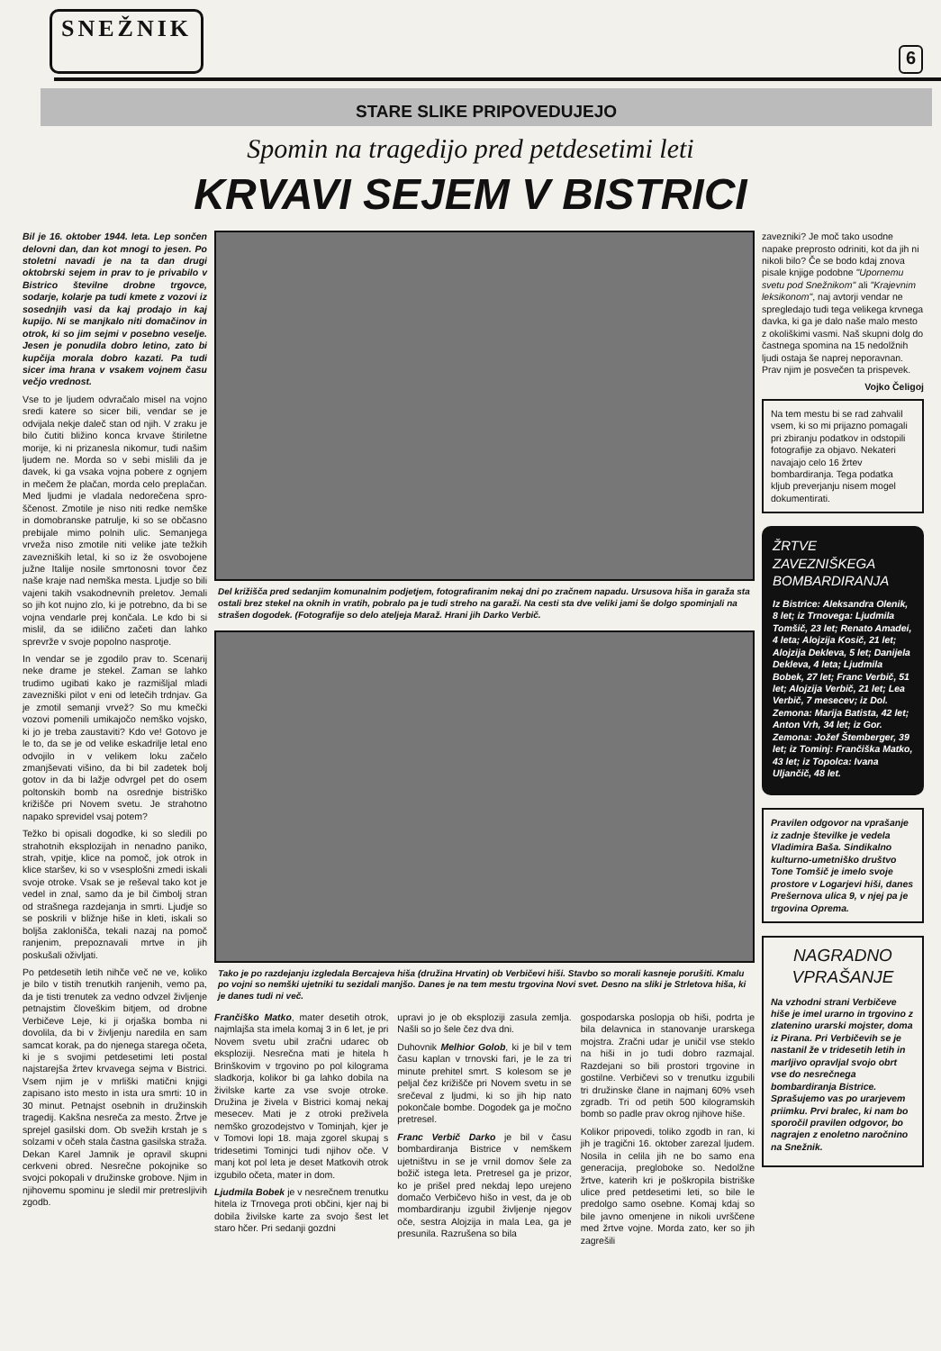SNEŽNIK
6
STARE SLIKE PRIPOVEDUJEJO
Spomin na tragedijo pred petdesetimi leti
KRVAVI SEJEM V BISTRICI
Bil je 16. oktober 1944. leta. Lep sončen delovni dan, dan kot mnogi to jesen. Po stoletni navadi je na ta dan drugi oktobrski sejem in prav to je privabilo v Bistrico številne drobne trgovce, sodarje, kolarje pa tudi kmete z vozovi iz sosednjih vasi da kaj prodajo in kaj kupijo. Ni se manjkalo niti domačinov in otrok, ki so jim sejmi v posebno veselje. Jesen je ponudila dobro letino, zato bi kupčija morala dobro kazati. Pa tudi sicer ima hrana v vsakem vojnem času večjo vrednost.
Vse to je ljudem odvračalo misel na vojno sredi katere so sicer bili, vendar se je odvijala nekje daleč stan od njih. V zraku je bilo čutiti bližino konca krvave štiriletne morije, ki ni prizanesla nikomur, tudi našim ljudem ne. Morda so v sebi mislili da je davek, ki ga vsaka vojna pobere z ognjem in mečem že plačan, morda celo preplačan. Med ljudmi je vladala nedorečena spro-ščenost. Zmotile je niso niti redke nemške in domobranske patrulje, ki so se občasno prebijale mimo polnih ulic. Semanjega vrveža niso zmotile niti velike jate težkih zavezniških letal, ki so iz že osvobojene južne Italije nosile smrtonosni tovor čez naše kraje nad nemška mesta. Ljudje so bili vajeni takih vsakodnevnih preletov. Jemali so jih kot nujno zlo, ki je potrebno, da bi se vojna vendarle prej končala. Le kdo bi si mislil, da se idilično začeti dan lahko sprevrže v svoje popolno nasprotje.
In vendar se je zgodilo prav to. Scenarij neke drame je stekel. Zaman se lahko trudimo ugibati kako je razmišljal mladi zavezniški pilot v eni od letečih trdnjav. Ga je zmotil semanji vrvež? So mu kmečki vozovi pomenili umikajočo nemško vojsko, ki jo je treba zaustaviti? Kdo ve! Gotovo je le to, da se je od velike eskadrilje letal eno odvojilo in v velikem loku začelo zmanjševati višino, da bi bil zadetek bolj gotov in da bi lažje odvrgel pet do osem poltonskih bomb na osrednje bistriško križišče pri Novem svetu. Je strahotno napako sprevidel vsaj potem?
Težko bi opisali dogodke, ki so sledili po strahotnih eksplozijah in nenadno paniko, strah, vpitje, klice na pomoč, jok otrok in klice staršev, ki so v vsesplošni zmedi iskali svoje otroke. Vsak se je reševal tako kot je vedel in znal, samo da je bil čimbolj stran od strašnega razdejanja in smrti. Ljudje so se poskrili v bližnje hiše in kleti, iskali so boljša zaklonišča, tekali nazaj na pomoč ranjenim, prepoznavali mrtve in jih poskušali oživljati.
Po petdesetih letih nihče več ne ve, koliko je bilo v tistih trenutkih ranjenih, vemo pa, da je tisti trenutek za vedno odvzel življenje petnajstim človeškim bitjem, od drobne Verbičeve Leje, ki ji orjaška bomba ni dovolila, da bi v življenju naredila en sam samcat korak, pa do njenega starega očeta, ki je s svojimi petdesetimi leti postal najstarejša žrtev krvavega sejma v Bistrici. Vsem njim je v mrliški matični knjigi zapisano isto mesto in ista ura smrti: 10 in 30 minut. Petnajst osebnih in družinskih tragedij. Kakšna nesreča za mesto. Žrtve je sprejel gasilski dom. Ob svežih krstah je s solzami v očeh stala častna gasilska straža. Dekan Karel Jamnik je opravil skupni cerkveni obred. Nesrečne pokojnike so svojci pokopali v družinske grobove. Njim in njihovemu spominu je sledil mir pretresljivih zgodb.
Del križišča pred sedanjim komunalnim podjetjem, fotografiranim nekaj dni po zračnem napadu. Ursusova hiša in garaža sta ostali brez stekel na oknih in vratih, pobralo pa je tudi streho na garaži. Na cesti sta dve veliki jami še dolgo spominjali na strašen dogodek. (Fotografije so delo ateljeja Maraž. Hrani jih Darko Verbič.
Tako je po razdejanju izgledala Bercajeva hiša (družina Hrvatin) ob Verbičevi hiši. Stavbo so morali kasneje porušiti. Kmalu po vojni so nemški ujetniki tu sezidali manjšo. Danes je na tem mestu trgovina Novi svet. Desno na sliki je Strletova hiša, ki je danes tudi ni več.
Frančiško Matko, mater desetih otrok, najmlajša sta imela komaj 3 in 6 let, je pri Novem svetu ubil zračni udarec ob eksploziji. Nesrečna mati je hitela h Brinškovim v trgovino po pol kilograma sladkorja, kolikor bi ga lahko dobila na živilske karte za vse svoje otroke. Družina je živela v Bistrici komaj nekaj mesecev. Mati je z otroki preživela nemško grozodejstvo v Tominjah, kjer je v Tomovi lopi 18. maja zgorel skupaj s tridesetimi Tominjci tudi njihov oče. V manj kot pol leta je deset Matkovih otrok izgubilo očeta, mater in dom.
Ljudmila Bobek je v nesrečnem trenutku hitela iz Trnovega proti občini, kjer naj bi dobila živilske karte za svojo šest let staro hčer. Pri sedanji gozdni
upravi jo je ob eksploziji zasula zemlja. Našli so jo šele čez dva dni.
Duhovnik Melhior Golob, ki je bil v tem času kaplan v trnovski fari, je le za tri minute prehitel smrt. S kolesom se je peljal čez križišče pri Novem svetu in se srečeval z ljudmi, ki so jih hip nato pokončale bombe. Dogodek ga je močno pretresel.
Franc Verbič Darko je bil v času bombardiranja Bistrice v nemškem ujetništvu in se je vrnil domov šele za božič istega leta. Pretresel ga je prizor, ko je prišel pred nekdaj lepo urejeno domačo Verbičevo hišo in vest, da je ob mombardiranju izgubil življenje njegov oče, sestra Alojzija in mala Lea, ga je presunila. Razrušena so bila
gospodarska poslopja ob hiši, podrta je bila delavnica in stanovanje urarskega mojstra. Zračni udar je uničil vse steklo na hiši in jo tudi dobro razmajal. Razdejani so bili prostori trgovine in gostilne. Verbičevi so v trenutku izgubili tri družinske člane in najmanj 60% vseh zgradb. Tri od petih 500 kilogramskih bomb so padle prav okrog njihove hiše.
Kolikor pripovedi, toliko zgodb in ran, ki jih je tragični 16. oktober zarezal ljudem. Nosila in celila jih ne bo samo ena generacija, pregloboke so. Nedolžne žrtve, katerih kri je poškropila bistriške ulice pred petdesetimi leti, so bile le predolgo samo osebne. Komaj kdaj so bile javno omenjene in nikoli uvrščene med žrtve vojne. Morda zato, ker so jih zagrešili
zavezniki? Je moč tako usodne napake preprosto odriniti, kot da jih ni nikoli bilo? Če se bodo kdaj znova pisale knjige podobne "Upornemu svetu pod Snežnikom" ali "Krajevnim leksikonom", naj avtorji vendar ne spregledajo tudi tega velikega krvnega davka, ki ga je dalo naše malo mesto z okoliškimi vasmi. Naš skupni dolg do častnega spomina na 15 nedolžnih ljudi ostaja še naprej neporavnan. Prav njim je posvečen ta prispevek.
Vojko Čeligoj
Na tem mestu bi se rad zahvalil vsem, ki so mi prijazno pomagali pri zbiranju podatkov in odstopili fotografije za objavo. Nekateri navajajo celo 16 žrtev bombardiranja. Tega podatka kljub preverjanju nisem mogel dokumentirati.
ŽRTVE ZAVEZNIŠKEGA BOMBARDIRANJA
Iz Bistrice: Aleksandra Olenik, 8 let; iz Trnovega: Ljudmila Tomšič, 23 let; Renato Amadei, 4 leta; Alojzija Kosič, 21 let; Alojzija Dekleva, 5 let; Danijela Dekleva, 4 leta; Ljudmila Bobek, 27 let; Franc Verbič, 51 let; Alojzija Verbič, 21 let; Lea Verbič, 7 mesecev; iz Dol. Zemona: Marija Batista, 42 let; Anton Vrh, 34 let; iz Gor. Zemona: Jožef Štemberger, 39 let; iz Tominj: Frančiška Matko, 43 let; iz Topolca: Ivana Uljančič, 48 let.
Pravilen odgovor na vprašanje iz zadnje številke je vedela Vladimira Baša. Sindikalno kulturno-umetniško društvo Tone Tomšič je imelo svoje prostore v Logarjevi hiši, danes Prešernova ulica 9, v njej pa je trgovina Oprema.
NAGRADNO VPRAŠANJE
Na vzhodni strani Verbičeve hiše je imel urarno in trgovino z zlatenino urarski mojster, doma iz Pirana. Pri Verbičevih se je nastanil že v tridesetih letih in marljivo opravljal svojo obrt vse do nesrečnega bombardiranja Bistrice. Sprašujemo vas po urarjevem priimku. Prvi bralec, ki nam bo sporočil pravilen odgovor, bo nagrajen z enoletno naročnino na Snežnik.